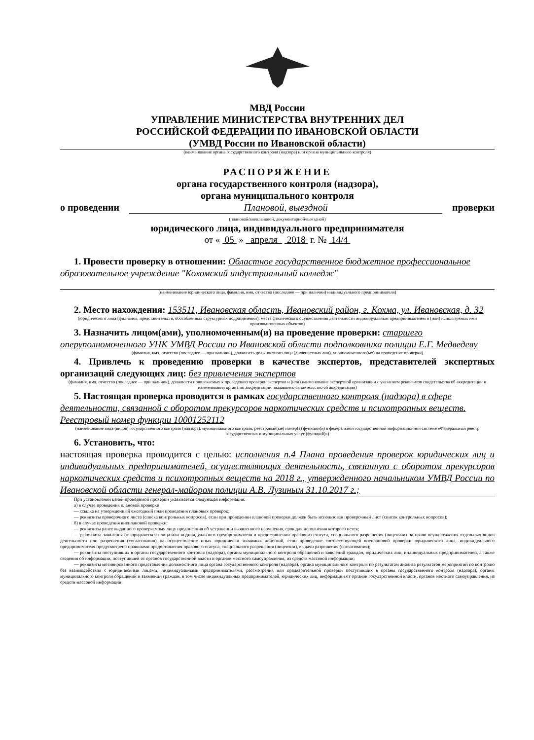МВД России
УПРАВЛЕНИЕ МИНИСТЕРСТВА ВНУТРЕННИХ ДЕЛ
РОССИЙСКОЙ ФЕДЕРАЦИИ ПО ИВАНОВСКОЙ ОБЛАСТИ
(УМВД России по Ивановской области)
(наименование органа государственного контроля (надзора) или органа муниципального контроля)
РАСПОРЯЖЕНИЕ
органа государственного контроля (надзора),
органа муниципального контроля
о проведении Плановой, выездной проверки
(плановой/внеплановой, документарной/выездной)
юридического лица, индивидуального предпринимателя
от « 05 » апреля 2018 г. № 14/4
1. Провести проверку в отношении: Областное государственное бюджетное профессиональное образовательное учреждение "Кохомский индустриальный колледж"
(наименование юридического лица, фамилия, имя, отчество (последнее — при наличии) индивидуального предпринимателя)
2. Место нахождения: 153511, Ивановская область, Ивановский район, г. Кохма, ул. Ивановская, д. 32
(юридического лица (филиалов, представительств, обособленных структурных подразделений), места фактического осуществления деятельности индивидуальным предпринимателем и (или) используемых ими производственных объектов)
3. Назначить лицом(ами), уполномоченным(и) на проведение проверки: старшего оперуполномоченного УНК УМВД России по Ивановской области подполковника полиции Е.Г. Медведеву
(фамилия, имя, отчество (последнее — при наличии), должность должностного лица (должностных лиц), уполномоченного(ых) на проведение проверки)
4. Привлечь к проведению проверки в качестве экспертов, представителей экспертных организаций следующих лиц: без привлечения экспертов
(фамилия, имя, отчество (последнее — при наличии), должности привлекаемых к проведению проверки экспертов и (или) наименование экспертной организации с указанием реквизитов свидетельства об аккредитации и наименования органа по аккредитации, выдавшего свидетельство об аккредитации)
5. Настоящая проверка проводится в рамках государственного контроля (надзора) в сфере деятельности, связанной с оборотом прекурсоров наркотических средств и психотропных веществ. Реестровый номер функции 10001252112
(наименование вида (видов) государственного контроля (надзора), муниципального контроля, реестровый(ые) номер(а) функции(й) в федеральной государственной информационной системе «Федеральный реестр государственных и муниципальных услуг (функций)»)
6. Установить, что:
настоящая проверка проводится с целью: исполнения п.4 Плана проведения проверок юридических лиц и индивидуальных предпринимателей, осуществляющих деятельность, связанную с оборотом прекурсоров наркотических средств и психотропных веществ на 2018 г., утвержденного начальником УМВД России по Ивановской области генерал-майором полиции А.В. Лузиным 31.10.2017 г.;
При установлении целей проводимой проверки указывается следующая информация:
а) в случае проведения плановой проверки:
— ссылка на утвержденный ежегодный план проведения плановых проверок;
— реквизиты проверочного листа (списка контрольных вопросов), если при проведении плановой проверки должен быть использован проверочный лист (список контрольных вопросов);
б) в случае проведения внеплановой проверки:
— реквизиты ранее выданного проверяемому лицу предписания об устранении выявленного нарушения, срок для исполнения которого истек;
— реквизиты заявления от юридического лица или индивидуального предпринимателя о предоставлении правового статуса, специального разрешения (лицензии) на право осуществления отдельных видов деятельности или разрешения (согласования) на осуществление иных юридически значимых действий, если проведение соответствующей внеплановой проверки юридического лица, индивидуального предпринимателя предусмотрено правилами предоставления правового статуса, специального разрешения (лицензии), выдачи разрешения (согласования);
— реквизиты поступивших в органы государственного контроля (надзора), органы муниципального контроля обращений и заявлений граждан, юридических лиц, индивидуальных предпринимателей, а также сведения об информации, поступившей от органов государственной власти и органов местного самоуправления, из средств массовой информации;
— реквизиты мотивированного представления должностного лица органа государственного контроля (надзора), органа муниципального контроля по результатам анализа результатов мероприятий по контролю без взаимодействия с юридическими лицами, индивидуальными предпринимателями, рассмотрения или предварительной проверки поступивших в органы государственного контроля (надзора), органы муниципального контроля обращений и заявлений граждан, в том числе индивидуальных предпринимателей, юридических лиц, информации от органов государственной власти, органов местного самоуправления, из средств массовой информации;